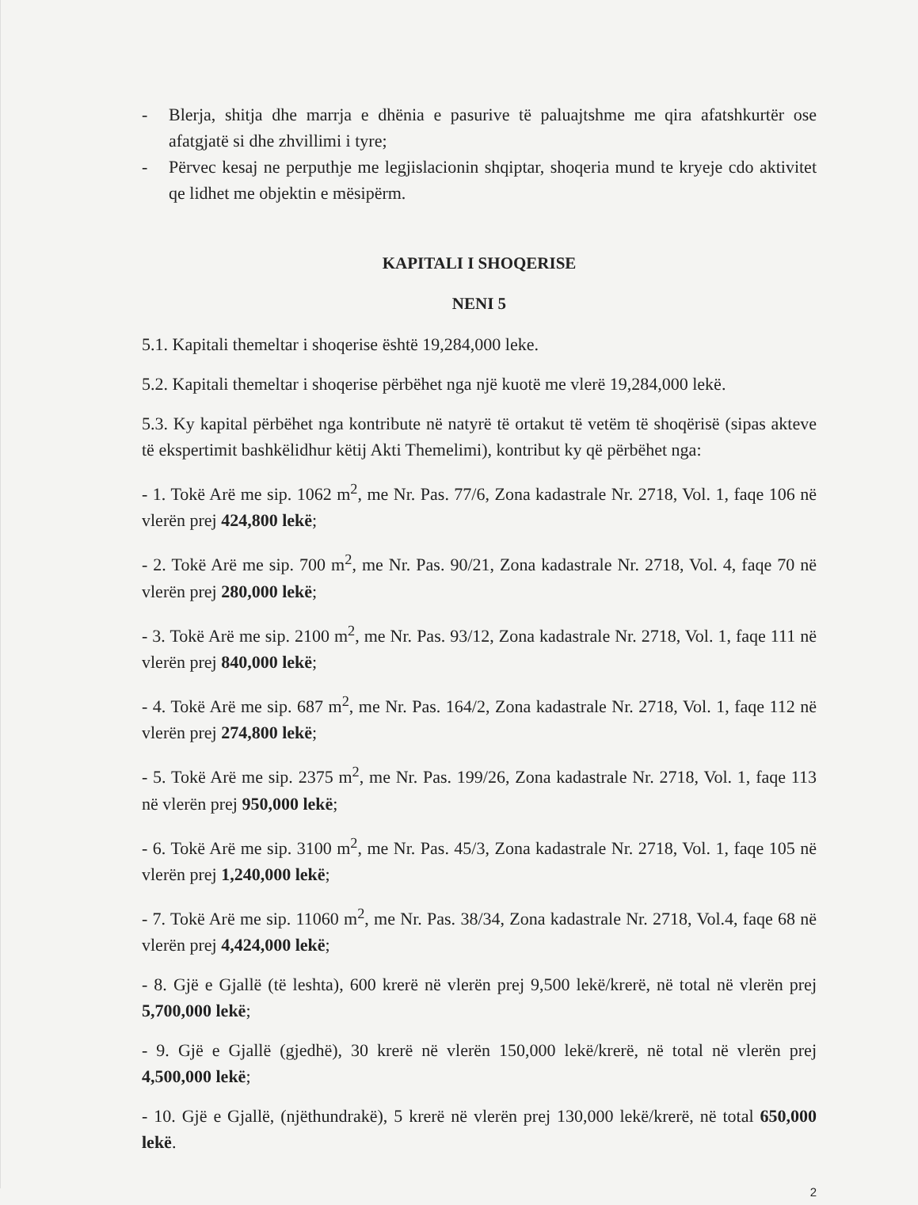- Blerja, shitja dhe marrja e dhënia e pasurive të paluajtshme me qira afatshkurtër ose afatgjatë si dhe zhvillimi i tyre;
- Përvec kesaj ne perputhje me legjislacionin shqiptar, shoqeria mund te kryeje cdo aktivitet qe lidhet me objektin e mësipërm.
KAPITALI I SHOQERISE
NENI 5
5.1. Kapitali themeltar i shoqerise është 19,284,000 leke.
5.2. Kapitali themeltar i shoqerise përbëhet nga një kuotë me vlerë 19,284,000 lekë.
5.3. Ky kapital përbëhet nga kontribute në natyrë të ortakut të vetëm të shoqërisë (sipas akteve të ekspertimit bashkëlidhur këtij Akti Themelimi), kontribut ky që përbëhet nga:
- 1. Tokë Arë me sip. 1062 m<sup>2</sup>, me Nr. Pas. 77/6, Zona kadastrale Nr. 2718, Vol. 1, faqe 106 në vlerën prej 424,800 lekë;
- 2. Tokë Arë me sip. 700 m<sup>2</sup>, me Nr. Pas. 90/21, Zona kadastrale Nr. 2718, Vol. 4, faqe 70 në vlerën prej 280,000 lekë;
- 3. Tokë Arë me sip. 2100 m<sup>2</sup>, me Nr. Pas. 93/12, Zona kadastrale Nr. 2718, Vol. 1, faqe 111 në vlerën prej 840,000 lekë;
- 4. Tokë Arë me sip. 687 m<sup>2</sup>, me Nr. Pas. 164/2, Zona kadastrale Nr. 2718, Vol. 1, faqe 112 në vlerën prej 274,800 lekë;
- 5. Tokë Arë me sip. 2375 m<sup>2</sup>, me Nr. Pas. 199/26, Zona kadastrale Nr. 2718, Vol. 1, faqe 113 në vlerën prej 950,000 lekë;
- 6. Tokë Arë me sip. 3100 m<sup>2</sup>, me Nr. Pas. 45/3, Zona kadastrale Nr. 2718, Vol. 1, faqe 105 në vlerën prej 1,240,000 lekë;
- 7. Tokë Arë me sip. 11060 m<sup>2</sup>, me Nr. Pas. 38/34, Zona kadastrale Nr. 2718, Vol.4, faqe 68 në vlerën prej 4,424,000 lekë;
- 8. Gjë e Gjallë (të leshta), 600 krerë në vlerën prej 9,500 lekë/krerë, në total në vlerën prej 5,700,000 lekë;
- 9. Gjë e Gjallë (gjedhë), 30 krerë në vlerën 150,000 lekë/krerë, në total në vlerën prej 4,500,000 lekë;
- 10. Gjë e Gjallë, (njëthundrakë), 5 krerë në vlerën prej 130,000 lekë/krerë, në total 650,000 lekë.
2